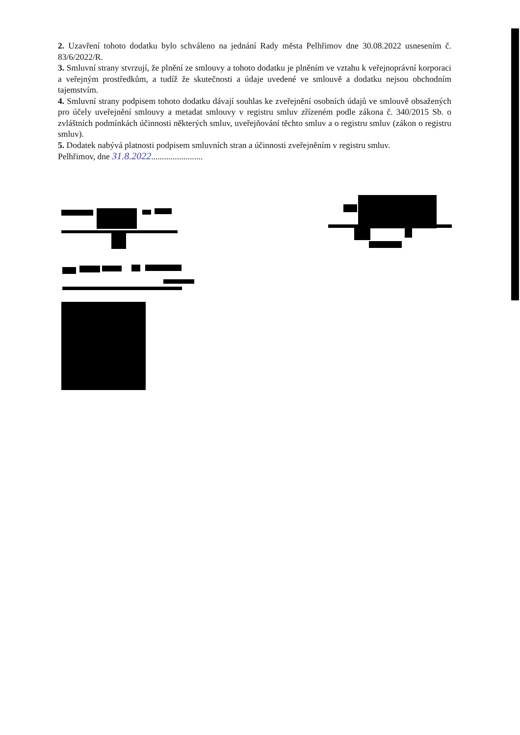2. Uzavření tohoto dodatku bylo schváleno na jednání Rady města Pelhřimov dne 30.08.2022 usnesením č. 83/6/2022/R.
3. Smluvní strany stvrzují, že plnění ze smlouvy a tohoto dodatku je plněním ve vztahu k veřejnoprávní korporaci a veřejným prostředkům, a tudíž že skutečnosti a údaje uvedené ve smlouvě a dodatku nejsou obchodním tajemstvím.
4. Smluvní strany podpisem tohoto dodatku dávají souhlas ke zveřejnění osobních údajů ve smlouvě obsažených pro účely uveřejnění smlouvy a metadat smlouvy v registru smluv zřízeném podle zákona č. 340/2015 Sb. o zvláštních podmínkách účinnosti některých smluv, uveřejňování těchto smluv a o registru smluv (zákon o registru smluv).
5. Dodatek nabývá platnosti podpisem smluvních stran a účinnosti zveřejněním v registru smluv.
Pelhřimov, dne 31.8.2022........................